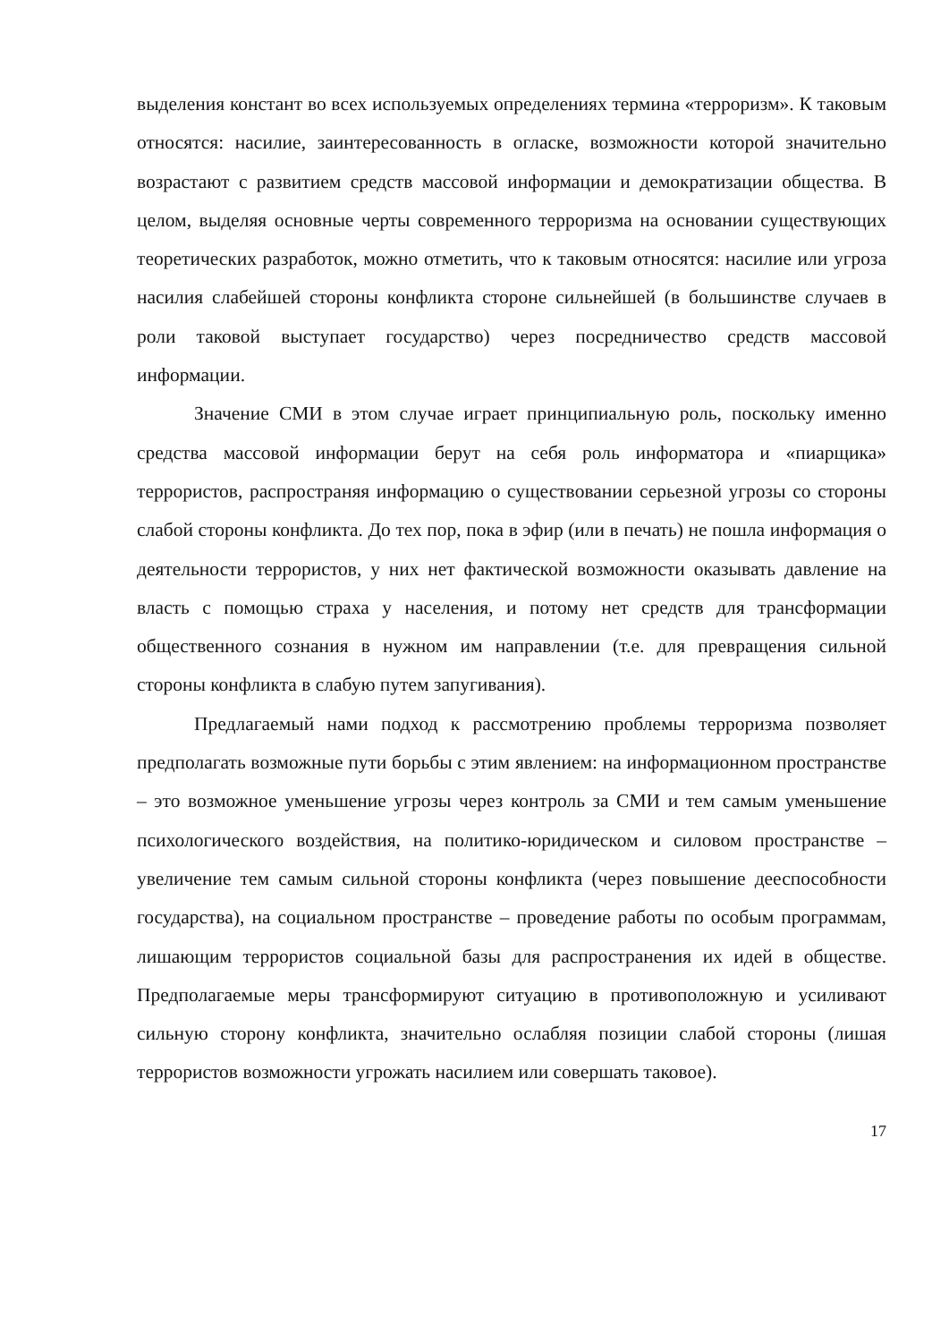выделения констант во всех используемых определениях термина «терроризм». К таковым относятся: насилие, заинтересованность в огласке, возможности которой значительно возрастают с развитием средств массовой информации и демократизации общества. В целом, выделяя основные черты современного терроризма на основании существующих теоретических разработок, можно отметить, что к таковым относятся: насилие или угроза насилия слабейшей стороны конфликта стороне сильнейшей (в большинстве случаев в роли таковой выступает государство) через посредничество средств массовой информации.
Значение СМИ в этом случае играет принципиальную роль, поскольку именно средства массовой информации берут на себя роль информатора и «пиарщика» террористов, распространяя информацию о существовании серьезной угрозы со стороны слабой стороны конфликта. До тех пор, пока в эфир (или в печать) не пошла информация о деятельности террористов, у них нет фактической возможности оказывать давление на власть с помощью страха у населения, и потому нет средств для трансформации общественного сознания в нужном им направлении (т.е. для превращения сильной стороны конфликта в слабую путем запугивания).
Предлагаемый нами подход к рассмотрению проблемы терроризма позволяет предполагать возможные пути борьбы с этим явлением: на информационном пространстве – это возможное уменьшение угрозы через контроль за СМИ и тем самым уменьшение психологического воздействия, на политико-юридическом и силовом пространстве – увеличение тем самым сильной стороны конфликта (через повышение дееспособности государства), на социальном пространстве – проведение работы по особым программам, лишающим террористов социальной базы для распространения их идей в обществе. Предполагаемые меры трансформируют ситуацию в противоположную и усиливают сильную сторону конфликта, значительно ослабляя позиции слабой стороны (лишая террористов возможности угрожать насилием или совершать таковое).
17